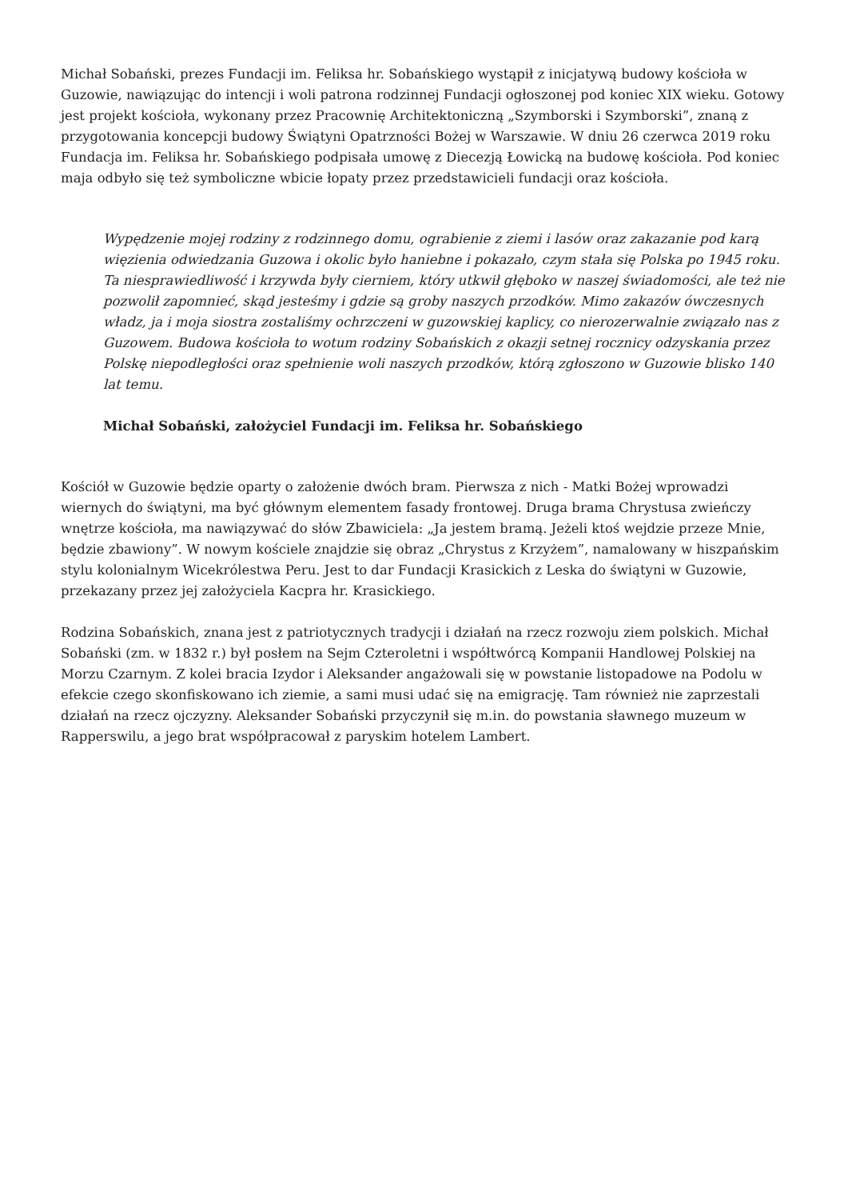Michał Sobański, prezes Fundacji im. Feliksa hr. Sobańskiego wystąpił z inicjatywą budowy kościoła w Guzowie, nawiązując do intencji i woli patrona rodzinnej Fundacji ogłoszonej pod koniec XIX wieku. Gotowy jest projekt kościoła, wykonany przez Pracownię Architektoniczną „Szymborski i Szymborski”, znaną z przygotowania koncepcji budowy Świątyni Opatrzności Bożej w Warszawie. W dniu 26 czerwca 2019 roku Fundacja im. Feliksa hr. Sobańskiego podpisała umowę z Diecezją Łowicką na budowę kościoła. Pod koniec maja odbyło się też symboliczne wbicie łopaty przez przedstawicieli fundacji oraz kościoła.
Wypędzenie mojej rodziny z rodzinnego domu, ograbienie z ziemi i lasów oraz zakazanie pod karą więzienia odwiedzania Guzowa i okolic było haniebne i pokazało, czym stała się Polska po 1945 roku. Ta niesprawiedliwość i krzywda były cierniem, który utkwił głęboko w naszej świadomości, ale też nie pozwolił zapomnieć, skąd jesteśmy i gdzie są groby naszych przodków. Mimo zakazów ówczesnych władz, ja i moja siostra zostaliśmy ochrzczeni w guzowskiej kaplicy, co nierozerwalnie związało nas z Guzowem. Budowa kościoła to wotum rodziny Sobańskich z okazji setnej rocznicy odzyskania przez Polskę niepodległości oraz spełnienie woli naszych przodków, którą zgłoszono w Guzowie blisko 140 lat temu.
Michał Sobański, założyciel Fundacji im. Feliksa hr. Sobańskiego
Kościół w Guzowie będzie oparty o założenie dwóch bram. Pierwsza z nich - Matki Bożej wprowadzi wiernych do świątyni, ma być głównym elementem fasady frontowej. Druga brama Chrystusa zwieńczy wnętrze kościoła, ma nawiązywać do słów Zbawiciela: „Ja jestem bramą. Jeżeli ktoś wejdzie przeze Mnie, będzie zbawiony”. W nowym kościele znajdzie się obraz „Chrystus z Krzyżem”, namalowany w hiszpańskim stylu kolonialnym Wicekrólestwa Peru. Jest to dar Fundacji Krasickich z Leska do świątyni w Guzowie, przekazany przez jej założyciela Kacpra hr. Krasickiego.
Rodzina Sobańskich, znana jest z patriotycznych tradycji i działań na rzecz rozwoju ziem polskich. Michał Sobański (zm. w 1832 r.) był posłem na Sejm Czteroletni i współtwórcą Kompanii Handlowej Polskiej na Morzu Czarnym. Z kolei bracia Izydor i Aleksander angażowali się w powstanie listopadowe na Podolu w efekcie czego skonfiskowano ich ziemie, a sami musi udać się na emigrację. Tam również nie zaprzestali działań na rzecz ojczyzny. Aleksander Sobański przyczynił się m.in. do powstania sławnego muzeum w Rapperswilu, a jego brat współpracował z paryskim hotelem Lambert.